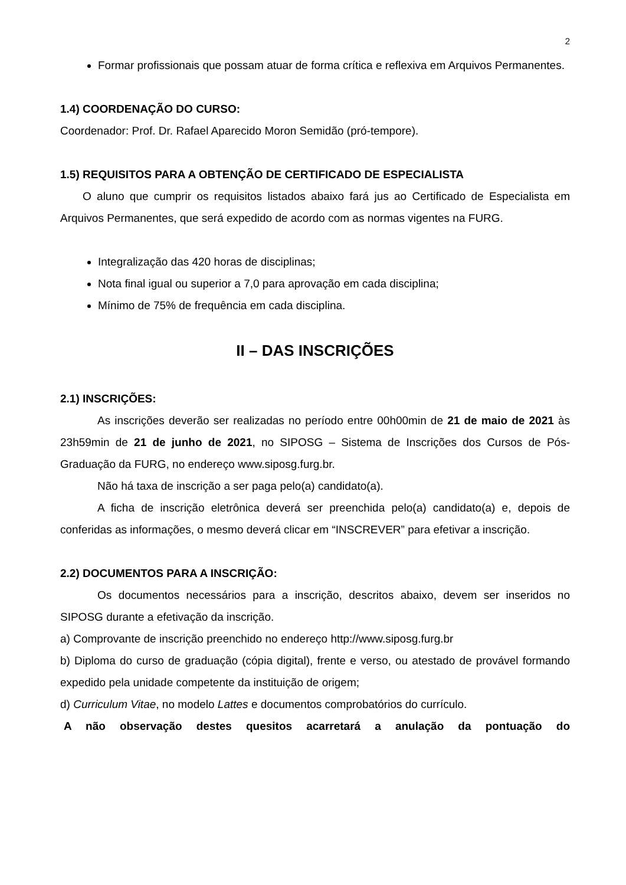2
Formar profissionais que possam atuar de forma crítica e reflexiva em Arquivos Permanentes.
1.4) COORDENAÇÃO DO CURSO:
Coordenador: Prof. Dr. Rafael Aparecido Moron Semidão (pró-tempore).
1.5) REQUISITOS PARA A OBTENÇÃO DE CERTIFICADO DE ESPECIALISTA
O aluno que cumprir os requisitos listados abaixo fará jus ao Certificado de Especialista em Arquivos Permanentes, que será expedido de acordo com as normas vigentes na FURG.
Integralização das 420 horas de disciplinas;
Nota final igual ou superior a 7,0 para aprovação em cada disciplina;
Mínimo de 75% de frequência em cada disciplina.
II – DAS INSCRIÇÕES
2.1) INSCRIÇÕES:
As inscrições deverão ser realizadas no período entre 00h00min de 21 de maio de 2021 às 23h59min de 21 de junho de 2021, no SIPOSG – Sistema de Inscrições dos Cursos de Pós-Graduação da FURG, no endereço www.siposg.furg.br.
Não há taxa de inscrição a ser paga pelo(a) candidato(a).
A ficha de inscrição eletrônica deverá ser preenchida pelo(a) candidato(a) e, depois de conferidas as informações, o mesmo deverá clicar em “INSCREVER” para efetivar a inscrição.
2.2) DOCUMENTOS PARA A INSCRIÇÃO:
Os documentos necessários para a inscrição, descritos abaixo, devem ser inseridos no SIPOSG durante a efetivação da inscrição.
a) Comprovante de inscrição preenchido no endereço http://www.siposg.furg.br
b) Diploma do curso de graduação (cópia digital), frente e verso, ou atestado de provável formando expedido pela unidade competente da instituição de origem;
d) Curriculum Vitae, no modelo Lattes e documentos comprobatórios do currículo.
A não observação destes quesitos acarretará a anulação da pontuação do